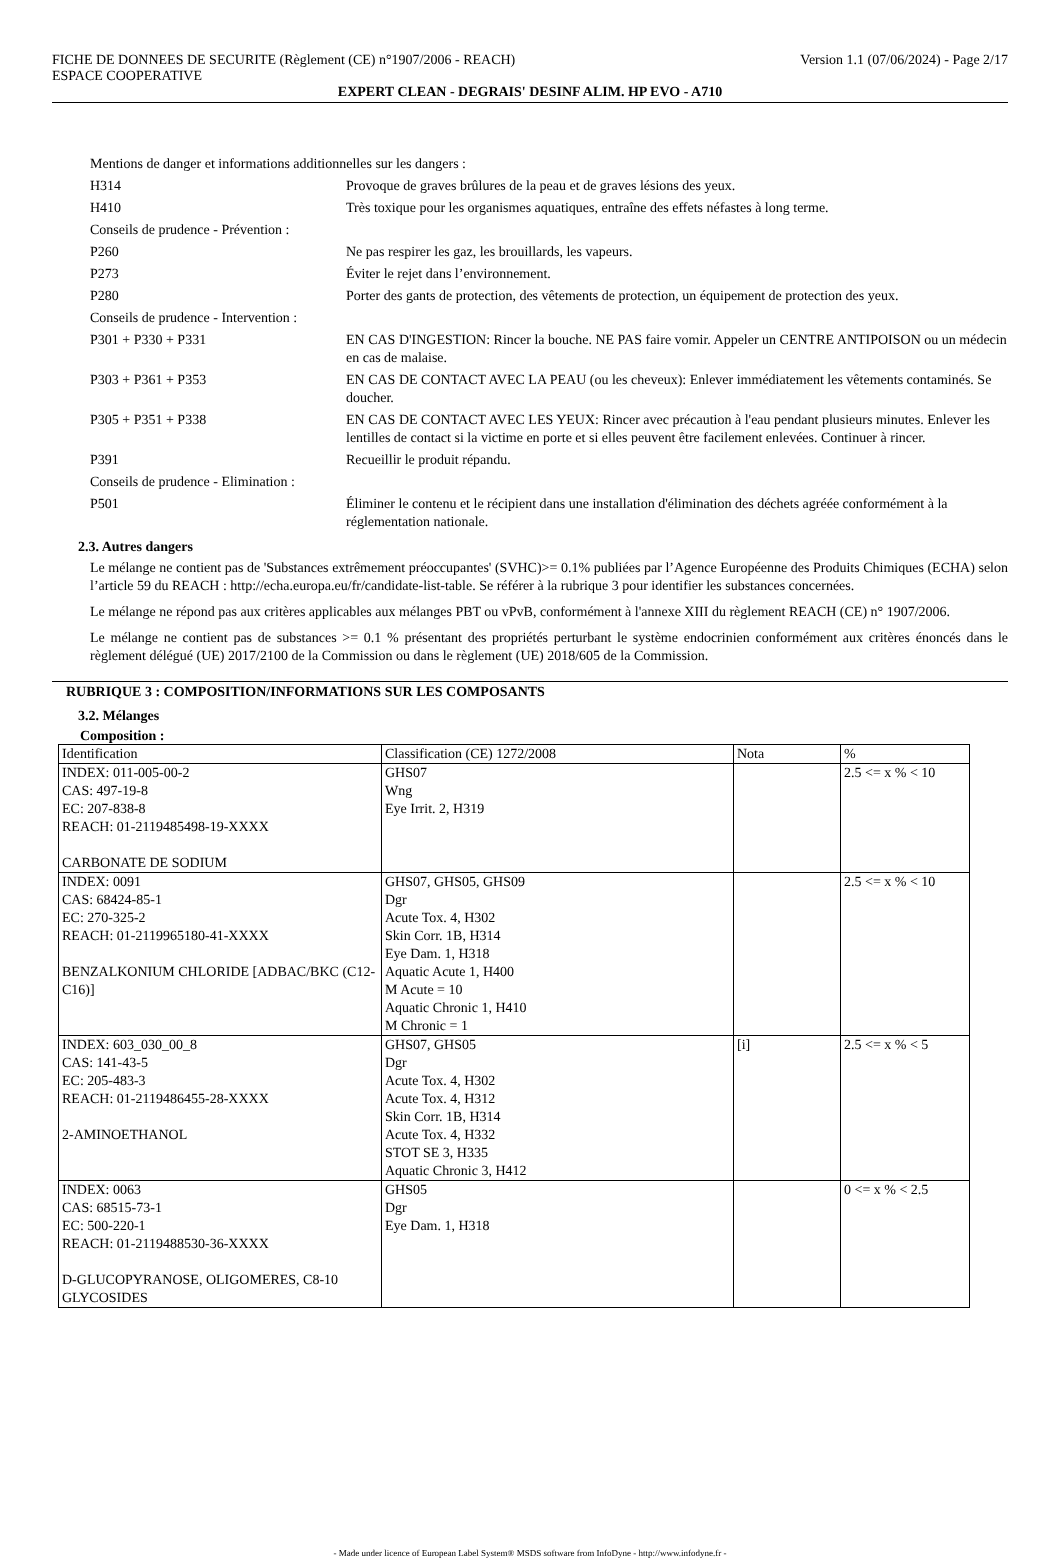FICHE DE DONNEES DE SECURITE (Règlement (CE) n°1907/2006 - REACH)
ESPACE COOPERATIVE
Version 1.1 (07/06/2024) - Page 2/17
EXPERT CLEAN - DEGRAIS' DESINF ALIM. HP EVO - A710
| Mentions de danger et informations additionnelles sur les dangers : | |
| H314 | Provoque de graves brûlures de la peau et de graves lésions des yeux. |
| H410 | Très toxique pour les organismes aquatiques, entraîne des effets néfastes à long terme. |
| Conseils de prudence - Prévention : | |
| P260 | Ne pas respirer les gaz, les brouillards, les vapeurs. |
| P273 | Éviter le rejet dans l’environnement. |
| P280 | Porter des gants de protection, des vêtements de protection, un équipement de protection des yeux. |
| Conseils de prudence - Intervention : | |
| P301 + P330 + P331 | EN CAS D'INGESTION: Rincer la bouche. NE PAS faire vomir. Appeler un CENTRE ANTIPOISON ou un médecin en cas de malaise. |
| P303 + P361 + P353 | EN CAS DE CONTACT AVEC LA PEAU (ou les cheveux): Enlever immédiatement les vêtements contaminés. Se doucher. |
| P305 + P351 + P338 | EN CAS DE CONTACT AVEC LES YEUX: Rincer avec précaution à l'eau pendant plusieurs minutes. Enlever les lentilles de contact si la victime en porte et si elles peuvent être facilement enlevées. Continuer à rincer. |
| P391 | Recueillir le produit répandu. |
| Conseils de prudence - Elimination : | |
| P501 | Éliminer le contenu et le récipient dans une installation d'élimination des déchets agréée conformément à la réglementation nationale. |
2.3. Autres dangers
Le mélange ne contient pas de 'Substances extrêmement préoccupantes' (SVHC)>= 0.1% publiées par l’Agence Européenne des Produits Chimiques (ECHA) selon l’article 59 du REACH : http://echa.europa.eu/fr/candidate-list-table. Se référer à la rubrique 3 pour identifier les substances concernées.
Le mélange ne répond pas aux critères applicables aux mélanges PBT ou vPvB, conformément à l'annexe XIII du règlement REACH (CE) n° 1907/2006.
Le mélange ne contient pas de substances >= 0.1 % présentant des propriétés perturbant le système endocrinien conformément aux critères énoncés dans le règlement délégué (UE) 2017/2100 de la Commission ou dans le règlement (UE) 2018/605 de la Commission.
RUBRIQUE 3 : COMPOSITION/INFORMATIONS SUR LES COMPOSANTS
3.2. Mélanges
Composition :
| Identification | Classification (CE) 1272/2008 | Nota | % |
| --- | --- | --- | --- |
| INDEX: 011-005-00-2 CAS: 497-19-8 EC: 207-838-8 REACH: 01-2119485498-19-XXXX CARBONATE DE SODIUM | GHS07 Wng Eye Irrit. 2, H319 | | 2.5 <= x % < 10 |
| INDEX: 0091 CAS: 68424-85-1 EC: 270-325-2 REACH: 01-2119965180-41-XXXX BENZALKONIUM CHLORIDE [ADBAC/BKC (C12-C16)] | GHS07, GHS05, GHS09 Dgr Acute Tox. 4, H302 Skin Corr. 1B, H314 Eye Dam. 1, H318 Aquatic Acute 1, H400 M Acute = 10 Aquatic Chronic 1, H410 M Chronic = 1 | | 2.5 <= x % < 10 |
| INDEX: 603_030_00_8 CAS: 141-43-5 EC: 205-483-3 REACH: 01-2119486455-28-XXXX 2-AMINOETHANOL | GHS07, GHS05 Dgr Acute Tox. 4, H302 Acute Tox. 4, H312 Skin Corr. 1B, H314 Acute Tox. 4, H332 STOT SE 3, H335 Aquatic Chronic 3, H412 | [i] | 2.5 <= x % < 5 |
| INDEX: 0063 CAS: 68515-73-1 EC: 500-220-1 REACH: 01-2119488530-36-XXXX D-GLUCOPYRANOSE, OLIGOMERES, C8-10 GLYCOSIDES | GHS05 Dgr Eye Dam. 1, H318 | | 0 <= x % < 2.5 |
- Made under licence of European Label System® MSDS software from InfoDyne - http://www.infodyne.fr -